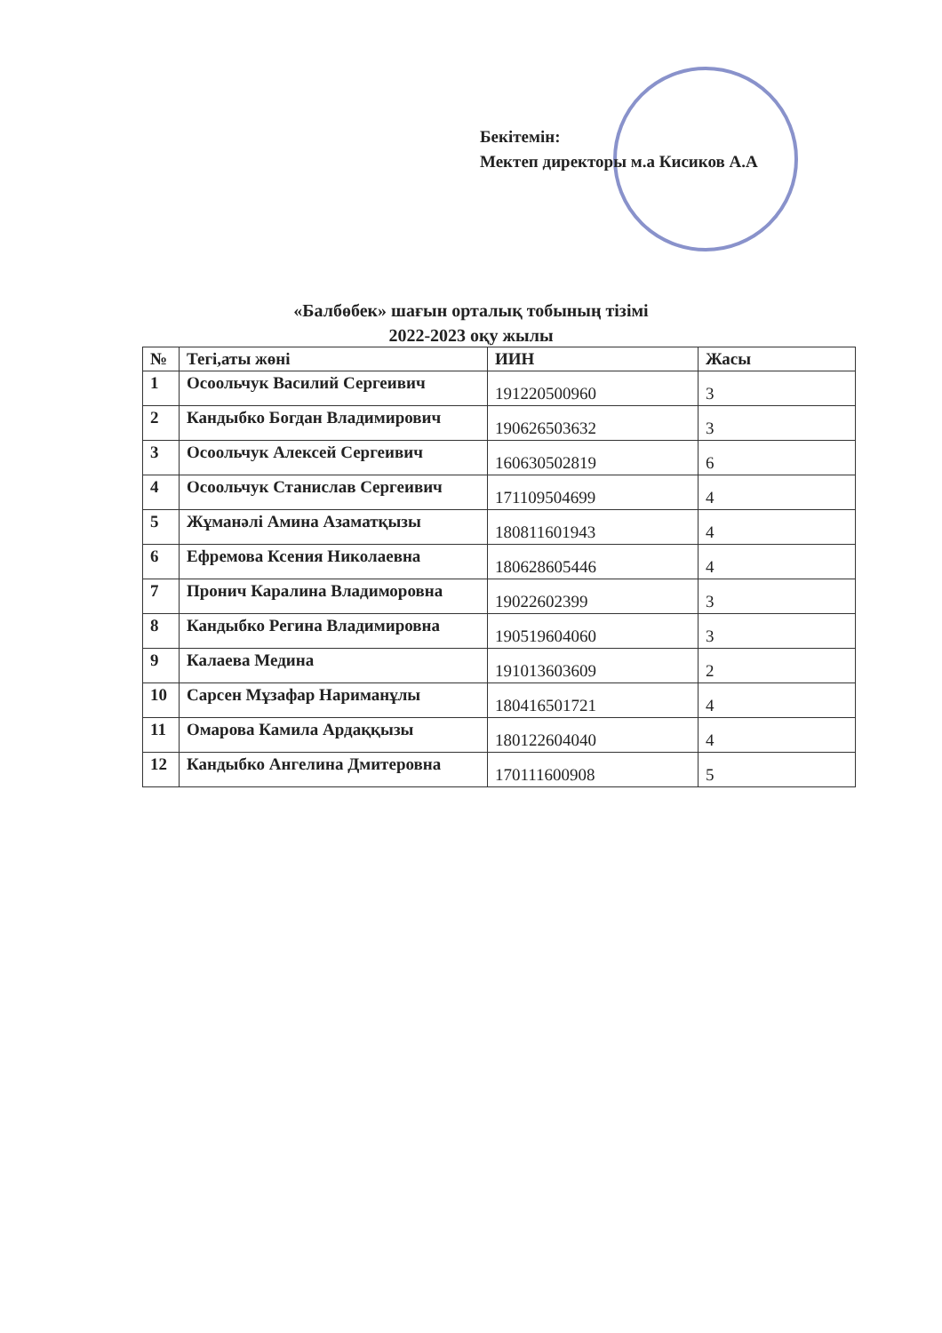Бекітемін:
Мектеп директоры м.а Кисиков А.А
«Балбөбек» шағын орталық тобының тізімі
2022-2023 оқу жылы
| № | Тегі,аты жөні | ИИН | Жасы |
| --- | --- | --- | --- |
| 1 | Осоольчук Василий Сергеивич | 191220500960 | 3 |
| 2 | Кандыбко Богдан Владимирович | 190626503632 | 3 |
| 3 | Осоольчук Алексей Сергеивич | 160630502819 | 6 |
| 4 | Осоольчук Станислав Сергеивич | 171109504699 | 4 |
| 5 | Жұманәлі Амина Азаматқызы | 180811601943 | 4 |
| 6 | Ефремова Ксения Николаевна | 180628605446 | 4 |
| 7 | Пронич Каралина Владиморовна | 19022602399 | 3 |
| 8 | Кандыбко Регина Владимировна | 190519604060 | 3 |
| 9 | Калаева Медина | 191013603609 | 2 |
| 10 | Сарсен Мұзафар Нариманұлы | 180416501721 | 4 |
| 11 | Омарова Камила Ардаққызы | 180122604040 | 4 |
| 12 | Кандыбко Ангелина Дмитеровна | 170111600908 | 5 |